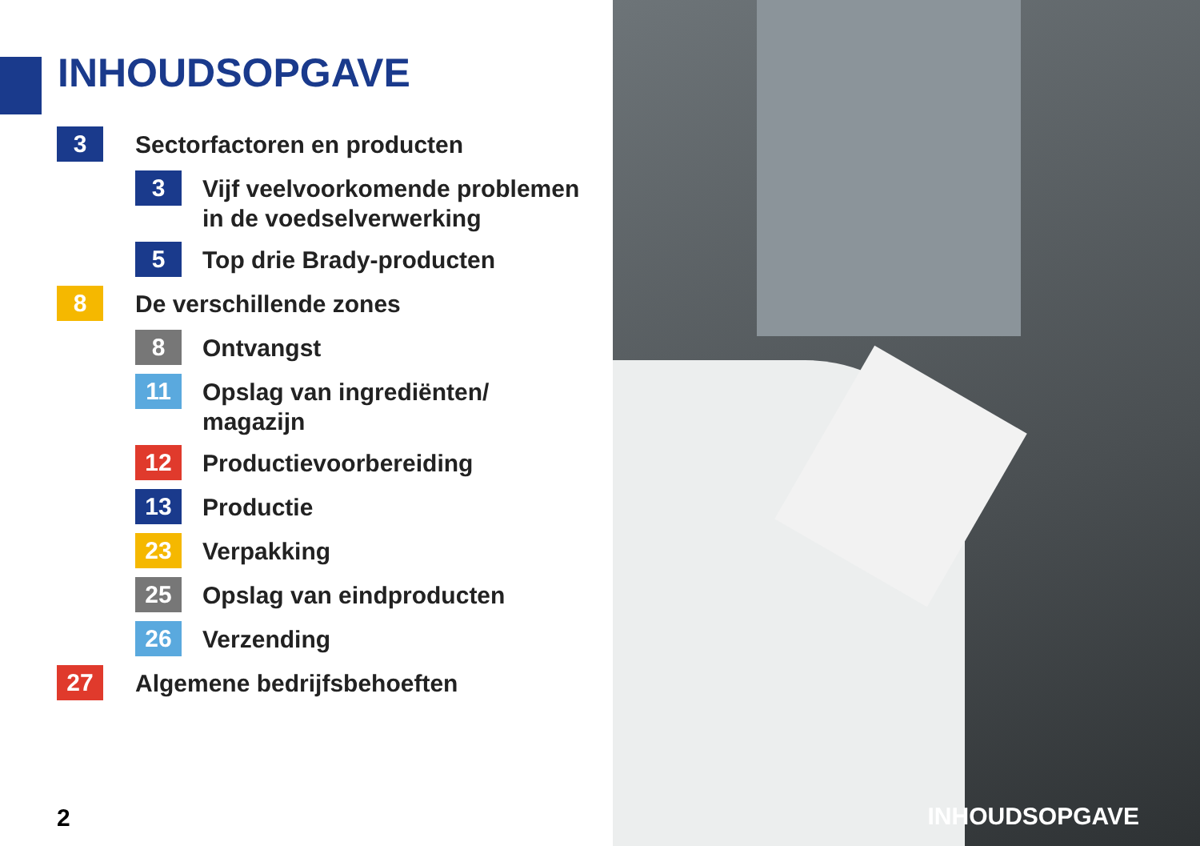INHOUDSOPGAVE
3
Sectorfactoren en producten
3
Vijf veelvoorkomende problemen
in de voedselverwerking
5
Top drie Brady-producten
8
De verschillende zones
8
Ontvangst
11
Opslag van ingrediënten/
magazijn
12
Productievoorbereiding
13
Productie
23
Verpakking
25
Opslag van eindproducten
26
Verzending
27
Algemene bedrijfsbehoeften
2
INHOUDSOPGAVE